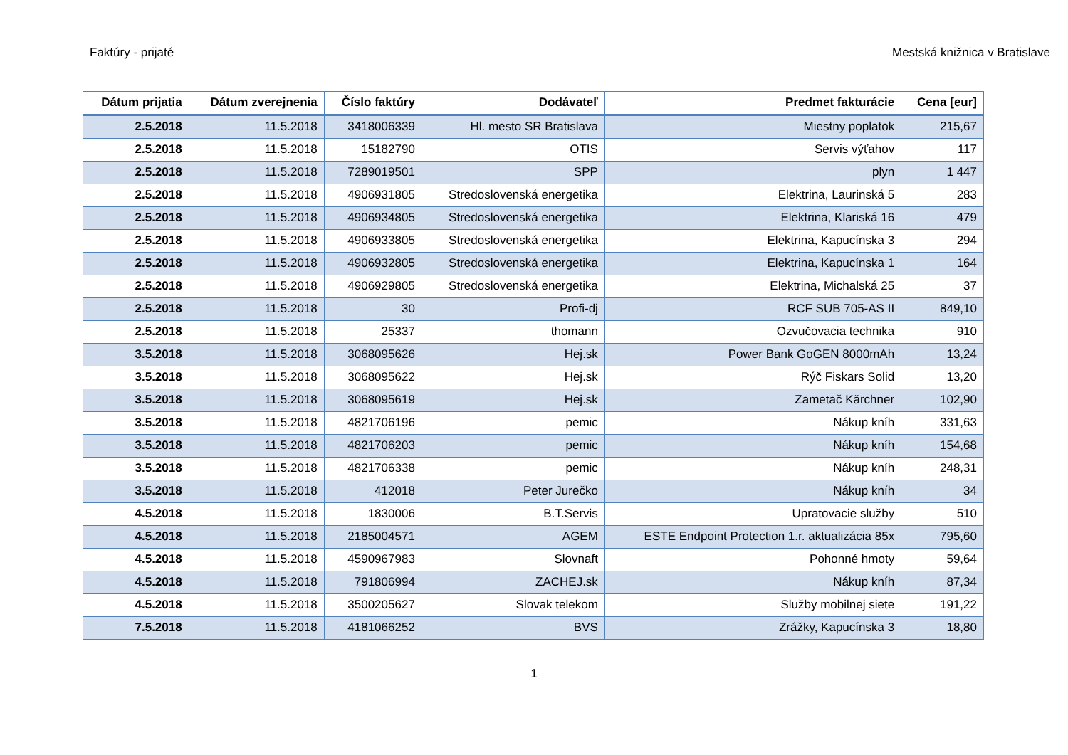Faktúry - prijaté Mestská knižnica v Bratislave
| Dátum prijatia | Dátum zverejnenia | Číslo faktúry | Dodávateľ | Predmet fakturácie | Cena [eur] |
| --- | --- | --- | --- | --- | --- |
| 2.5.2018 | 11.5.2018 | 3418006339 | Hl. mesto SR Bratislava | Miestny poplatok | 215,67 |
| 2.5.2018 | 11.5.2018 | 15182790 | OTIS | Servis výťahov | 117 |
| 2.5.2018 | 11.5.2018 | 7289019501 | SPP | plyn | 1 447 |
| 2.5.2018 | 11.5.2018 | 4906931805 | Stredoslovenská energetika | Elektrina, Laurinská 5 | 283 |
| 2.5.2018 | 11.5.2018 | 4906934805 | Stredoslovenská energetika | Elektrina, Klariská 16 | 479 |
| 2.5.2018 | 11.5.2018 | 4906933805 | Stredoslovenská energetika | Elektrina, Kapucínska 3 | 294 |
| 2.5.2018 | 11.5.2018 | 4906932805 | Stredoslovenská energetika | Elektrina, Kapucínska 1 | 164 |
| 2.5.2018 | 11.5.2018 | 4906929805 | Stredoslovenská energetika | Elektrina, Michalská 25 | 37 |
| 2.5.2018 | 11.5.2018 | 30 | Profi-dj | RCF SUB 705-AS II | 849,10 |
| 2.5.2018 | 11.5.2018 | 25337 | thomann | Ozvučovacia technika | 910 |
| 3.5.2018 | 11.5.2018 | 3068095626 | Hej.sk | Power Bank GoGEN 8000mAh | 13,24 |
| 3.5.2018 | 11.5.2018 | 3068095622 | Hej.sk | Rýč Fiskars Solid | 13,20 |
| 3.5.2018 | 11.5.2018 | 3068095619 | Hej.sk | Zametač Kärchner | 102,90 |
| 3.5.2018 | 11.5.2018 | 4821706196 | pemic | Nákup kníh | 331,63 |
| 3.5.2018 | 11.5.2018 | 4821706203 | pemic | Nákup kníh | 154,68 |
| 3.5.2018 | 11.5.2018 | 4821706338 | pemic | Nákup kníh | 248,31 |
| 3.5.2018 | 11.5.2018 | 412018 | Peter Jurečko | Nákup kníh | 34 |
| 4.5.2018 | 11.5.2018 | 1830006 | B.T.Servis | Upratovacie služby | 510 |
| 4.5.2018 | 11.5.2018 | 2185004571 | AGEM | ESTE Endpoint Protection 1.r. aktualizácia 85x | 795,60 |
| 4.5.2018 | 11.5.2018 | 4590967983 | Slovnaft | Pohonné hmoty | 59,64 |
| 4.5.2018 | 11.5.2018 | 791806994 | ZACHEJ.sk | Nákup kníh | 87,34 |
| 4.5.2018 | 11.5.2018 | 3500205627 | Slovak telekom | Služby mobilnej siete | 191,22 |
| 7.5.2018 | 11.5.2018 | 4181066252 | BVS | Zrážky, Kapucínska 3 | 18,80 |
1